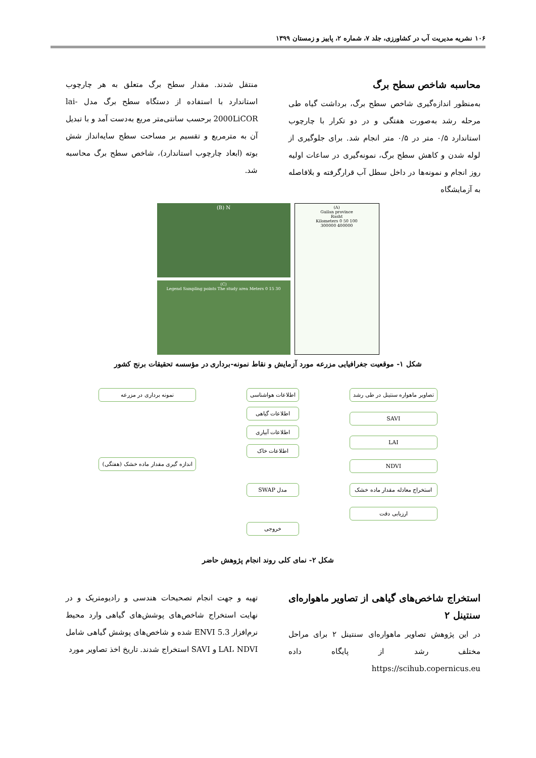۱۰۶ نشریه مدیریت آب در کشاورزی، جلد ۷، شماره ۲، پاییز و زمستان ۱۳۹۹
محاسبه شاخص سطح برگ
به‌منظور اندازه‌گیری شاخص سطح برگ، برداشت گیاه طی مرحله رشد به‌صورت هفتگی و در دو تکرار با چارچوب استاندارد ۰/۵ متر در ۰/۵ متر انجام شد. برای جلوگیری از لوله شدن و کاهش سطح برگ، نمونه‌گیری در ساعات اولیه روز انجام و نمونه‌ها در داخل سطل آب قرارگرفته و بلافاصله به آزمایشگاه
منتقل شدند. مقدار سطح برگ متعلق به هر چارچوب استاندارد با استفاده از دستگاه سطح برگ مدل lai-2000LiCOR برحسب سانتی‌متر مربع به‌دست آمد و با تبدیل آن به مترمربع و تقسیم بر مساحت سطح سایه‌انداز شش بوته (ابعاد چارچوب استاندارد)، شاخص سطح برگ محاسبه شد.
(B) N
(C)
Legend Sampling points The study area Meters 0 15 30
(A)
Guilan province
Rasht
Kilometers 0 50 100
300000 400000
شکل ۱- موقعیت جغرافیایی مزرعه مورد آزمایش و نقاط نمونه-برداری در مؤسسه تحقیقات برنج کشور
تصاویر ماهواره سنتینل در طی رشد
SAVI
LAI
NDVI
استخراج معادله مقدار ماده خشک
ارزیابی دقت
اطلاعات هواشناسی
اطلاعات گیاهی
اطلاعات آبیاری
اطلاعات خاک
مدل SWAP
خروجی
نمونه برداری در مزرعه
اندازه گیری مقدار ماده خشک (هفتگی)
شکل ۲- نمای کلی روند انجام پژوهش حاضر
استخراج شاخص‌های گیاهی از تصاویر ماهواره‌ای سنتینل ۲
در این پژوهش تصاویر ماهواره‌ای سنتینل ۲ برای مراحل مختلف رشد از پایگاه داده https://scihub.copernicus.eu
تهیه و جهت انجام تصحیحات هندسی و رادیومتریک و در نهایت استخراج شاخص‌های پوشش‌های گیاهی وارد محیط نرم‌افزار ENVI 5.3 شده و شاخص‌های پوشش گیاهی شامل LAI، NDVI و SAVI استخراج شدند. تاریخ اخذ تصاویر مورد